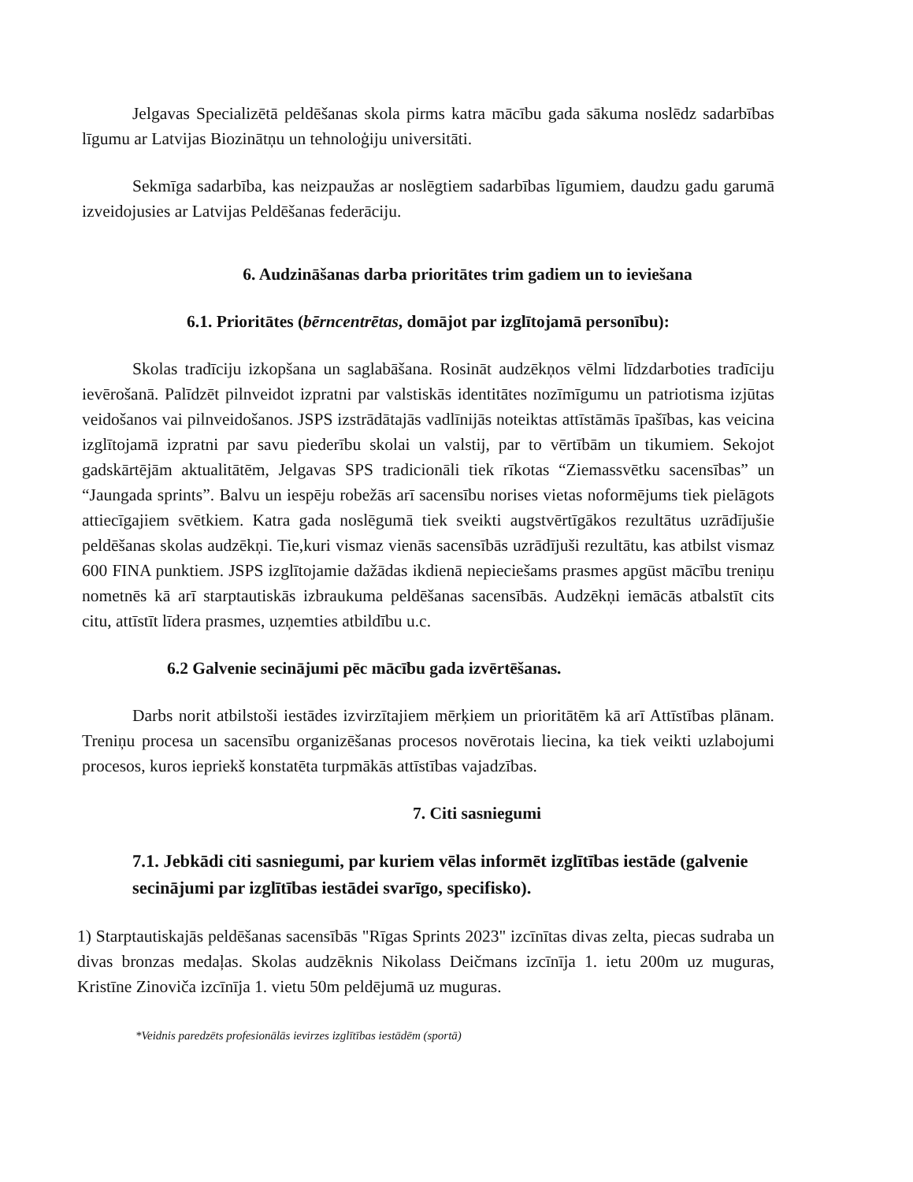Jelgavas Specializētā peldēšanas skola pirms katra mācību gada sākuma noslēdz sadarbības līgumu ar Latvijas Biozinātņu un tehnoloģiju universitāti.
Sekmīga sadarbība, kas neizpaužas ar noslēgtiem sadarbības līgumiem, daudzu gadu garumā izveidojusies ar Latvijas Peldēšanas federāciju.
6. Audzināšanas darba prioritātes trim gadiem un to ieviešana
6.1. Prioritātes (bērncentrētas, domājot par izglītojamā personību):
Skolas tradīciju izkopšana un saglabāšana. Rosināt audzēkņos vēlmi līdzdarboties tradīciju ievērošanā. Palīdzēt pilnveidot izpratni par valstiskās identitātes nozīmīgumu un patriotisma izjūtas veidošanos vai pilnveidošanos. JSPS izstrādātajās vadlīnijās noteiktas attīstāmās īpašības, kas veicina izglītojamā izpratni par savu piederību skolai un valstij, par to vērtībām un tikumiem. Sekojot gadskārtējām aktualitātēm, Jelgavas SPS tradicionāli tiek rīkotas “Ziemassvētku sacensības” un “Jaungada sprints”. Balvu un iespēju robežās arī sacensību norises vietas noformējums tiek pielāgots attiecīgajiem svētkiem. Katra gada noslēgumā tiek sveikti augstvērtīgākos rezultātus uzrādījušie peldēšanas skolas audzēkņi. Tie,kuri vismaz vienās sacensībās uzrādījuši rezultātu, kas atbilst vismaz 600 FINA punktiem. JSPS izglītojamie dažādas ikdienā nepieciešams prasmes apgūst mācību treniņu nometnēs kā arī starptautiskās izbraukuma peldēšanas sacensībās. Audzēkņi iemācās atbalstīt cits citu, attīstīt līdera prasmes, uzņemties atbildību u.c.
6.2 Galvenie secinājumi pēc mācību gada izvērtēšanas.
Darbs norit atbilstoši iestādes izvirzītajiem mērķiem un prioritātēm kā arī Attīstības plānam. Treniņu procesa un sacensību organizēšanas procesos novērotais liecina, ka tiek veikti uzlabojumi procesos, kuros iepriekš konstatēta turpmākās attīstības vajadzības.
7. Citi sasniegumi
7.1. Jebkādi citi sasniegumi, par kuriem vēlas informēt izglītības iestāde (galvenie secinājumi par izglītības iestādei svarīgo, specifisko).
1) Starptautiskajās peldēšanas sacensībās "Rīgas Sprints 2023" izcīnītas divas zelta, piecas sudraba un divas bronzas medaļas. Skolas audzēknis Nikolass Deičmans izcīnīja 1. ietu 200m uz muguras, Kristīne Zinoviča izcīnīja 1. vietu 50m peldējumā uz muguras.
*Veidnis paredzēts profesionālās ievirzes izglītības iestādēm (sportā)